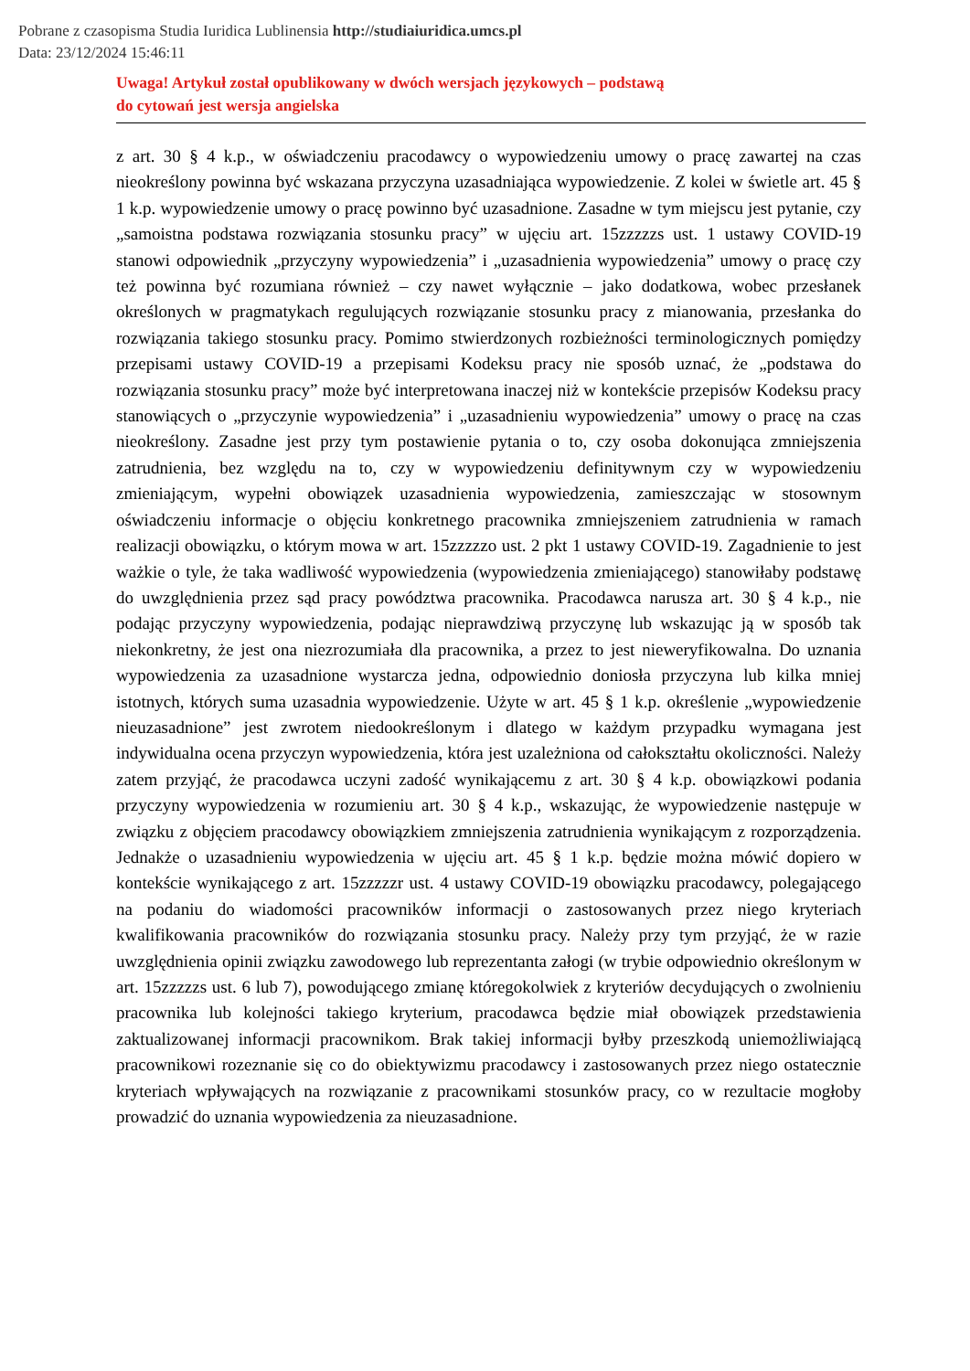Pobrane z czasopisma Studia Iuridica Lublinensia http://studiaiuridica.umcs.pl
Data: 23/12/2024 15:46:11
Uwaga! Artykuł został opublikowany w dwóch wersjach językowych – podstawą
do cytowań jest wersja angielska
z art. 30 § 4 k.p., w oświadczeniu pracodawcy o wypowiedzeniu umowy o pracę zawartej na czas nieokreślony powinna być wskazana przyczyna uzasadniająca wypowiedzenie. Z kolei w świetle art. 45 § 1 k.p. wypowiedzenie umowy o pracę powinno być uzasadnione. Zasadne w tym miejscu jest pytanie, czy „samoistna podstawa rozwiązania stosunku pracy” w ujęciu art. 15zzzzzs ust. 1 ustawy COVID-19 stanowi odpowiednik „przyczyny wypowiedzenia” i „uzasadnienia wypowiedzenia” umowy o pracę czy też powinna być rozumiana również – czy nawet wyłącznie – jako dodatkowa, wobec przesłanek określonych w pragmatykach regulujących rozwiązanie stosunku pracy z mianowania, przesłanka do rozwiązania takiego stosunku pracy. Pomimo stwierdzonych rozbieżności terminologicznych pomiędzy przepisami ustawy COVID-19 a przepisami Kodeksu pracy nie sposób uznać, że „podstawa do rozwiązania stosunku pracy” może być interpretowana inaczej niż w kontekście przepisów Kodeksu pracy stanowiących o „przyczynie wypowiedzenia” i „uzasadnieniu wypowiedzenia” umowy o pracę na czas nieokreślony. Zasadne jest przy tym postawienie pytania o to, czy osoba dokonująca zmniejszenia zatrudnienia, bez względu na to, czy w wypowiedzeniu definitywnym czy w wypowiedzeniu zmieniającym, wypełni obowiązek uzasadnienia wypowiedzenia, zamieszczając w stosownym oświadczeniu informacje o objęciu konkretnego pracownika zmniejszeniem zatrudnienia w ramach realizacji obowiązku, o którym mowa w art. 15zzzzzo ust. 2 pkt 1 ustawy COVID-19. Zagadnienie to jest ważkie o tyle, że taka wadliwość wypowiedzenia (wypowiedzenia zmieniającego) stanowiłaby podstawę do uwzględnienia przez sąd pracy powództwa pracownika. Pracodawca narusza art. 30 § 4 k.p., nie podając przyczyny wypowiedzenia, podając nieprawdziwą przyczynę lub wskazując ją w sposób tak niekonkretny, że jest ona niezrozumiała dla pracownika, a przez to jest nieweryfikowalna. Do uznania wypowiedzenia za uzasadnione wystarcza jedna, odpowiednio doniosła przyczyna lub kilka mniej istotnych, których suma uzasadnia wypowiedzenie. Użyte w art. 45 § 1 k.p. określenie „wypowiedzenie nieuzasadnione” jest zwrotem niedookreślonym i dlatego w każdym przypadku wymagana jest indywidualna ocena przyczyn wypowiedzenia, która jest uzależniona od całokształtu okoliczności. Należy zatem przyjąć, że pracodawca uczyni zadość wynikającemu z art. 30 § 4 k.p. obowiązkowi podania przyczyny wypowiedzenia w rozumieniu art. 30 § 4 k.p., wskazując, że wypowiedzenie następuje w związku z objęciem pracodawcy obowiązkiem zmniejszenia zatrudnienia wynikającym z rozporządzenia. Jednakże o uzasadnieniu wypowiedzenia w ujęciu art. 45 § 1 k.p. będzie można mówić dopiero w kontekście wynikającego z art. 15zzzzzr ust. 4 ustawy COVID-19 obowiązku pracodawcy, polegającego na podaniu do wiadomości pracowników informacji o zastosowanych przez niego kryteriach kwalifikowania pracowników do rozwiązania stosunku pracy. Należy przy tym przyjąć, że w razie uwzględnienia opinii związku zawodowego lub reprezentanta załogi (w trybie odpowiednio określonym w art. 15zzzzzs ust. 6 lub 7), powodującego zmianę któregokolwiek z kryteriów decydujących o zwolnieniu pracownika lub kolejności takiego kryterium, pracodawca będzie miał obowiązek przedstawienia zaktualizowanej informacji pracownikom. Brak takiej informacji byłby przeszkodą uniemożliwiającą pracownikowi rozeznanie się co do obiektywizmu pracodawcy i zastosowanych przez niego ostatecznie kryteriach wpływających na rozwiązanie z pracownikami stosunków pracy, co w rezultacie mogłoby prowadzić do uznania wypowiedzenia za nieuzasadnione.